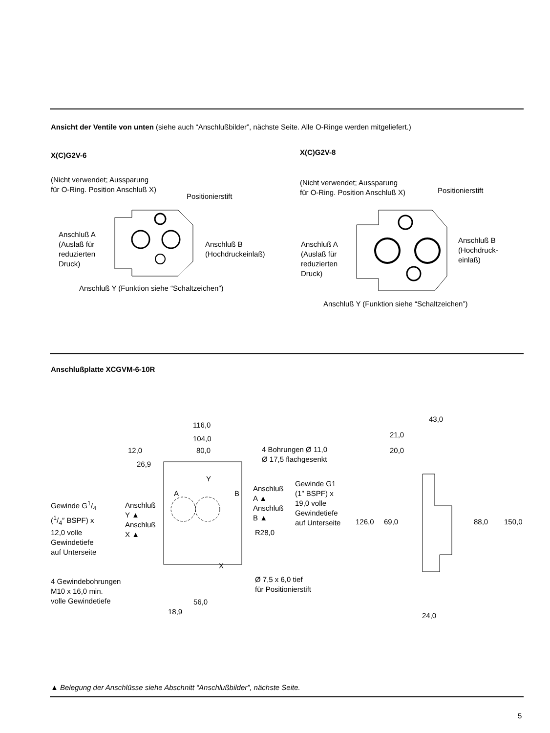Ansicht der Ventile von unten (siehe auch “Anschlußbilder”, nächste Seite. Alle O-Ringe werden mitgeliefert.)
X(C)G2V-6 X(C)G2V-8
(Nicht verwendet; Aussparung
für O-Ring. Position Anschluß X)
Positionierstift
Anschluß A
(Auslaß für
reduzierten
Druck)
Anschluß B
(Hochdruckeinlaß)
Anschluß Y (Funktion siehe “Schaltzeichen”)
(Nicht verwendet; Aussparung
für O-Ring. Position Anschluß X)
Positionierstift
Anschluß A
(Auslaß für
reduzierten
Druck)
Anschluß B
(Hochdruck-
einlaß)
Anschluß Y (Funktion siehe “Schaltzeichen”)
Anschlußplatte XCGVM-6-10R
116,0
104,0
12,0 80,0
26,9
4 Bohrungen Ø 11,0
Ø 17,5 flachgesenkt
Y
A B
Anschluß
A ▲
Anschluß
B ▲
Gewinde G1
(1″ BSPF) x
19,0 volle
Gewindetiefe
auf Unterseite
Gewinde G1/4
(1/4″ BSPF) x
12,0 volle
Gewindetiefe
auf Unterseite
Anschluß
Y ▲
Anschluß
X ▲
R28,0
X
4 Gewindebohrungen
M10 x 16,0 min.
volle Gewindetiefe
Ø 7,5 x 6,0 tief
für Positionierstift
56,0
18,9
43,0
21,0
20,0
126,0 69,0 88,0 150,0
24,0
▲ Belegung der Anschlüsse siehe Abschnitt “Anschlußbilder”, nächste Seite.
5